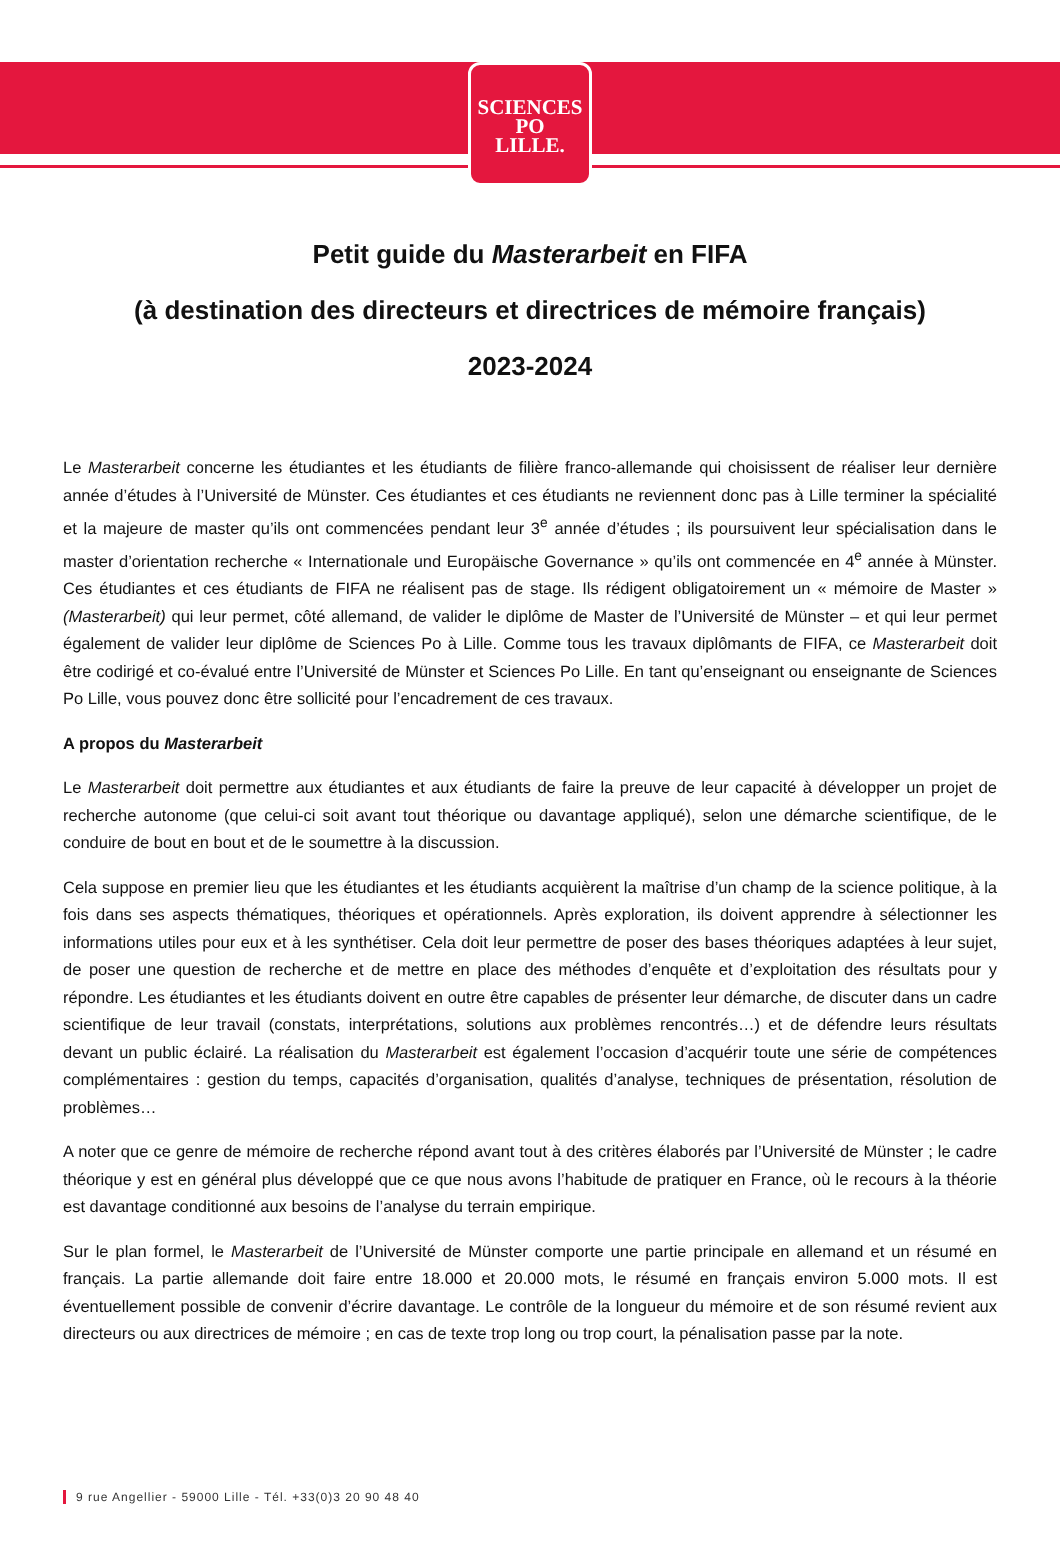SCIENCES
PO
LILLE.
Petit guide du Masterarbeit en FIFA
(à destination des directeurs et directrices de mémoire français)
2023-2024
Le Masterarbeit concerne les étudiantes et les étudiants de filière franco-allemande qui choisissent de réaliser leur dernière année d’études à l’Université de Münster. Ces étudiantes et ces étudiants ne reviennent donc pas à Lille terminer la spécialité et la majeure de master qu’ils ont commencées pendant leur 3<sup>e</sup> année d’études ; ils poursuivent leur spécialisation dans le master d’orientation recherche « Internationale und Europäische Governance » qu’ils ont commencée en 4<sup>e</sup> année à Münster. Ces étudiantes et ces étudiants de FIFA ne réalisent pas de stage. Ils rédigent obligatoirement un « mémoire de Master » (Masterarbeit) qui leur permet, côté allemand, de valider le diplôme de Master de l’Université de Münster – et qui leur permet également de valider leur diplôme de Sciences Po à Lille. Comme tous les travaux diplômants de FIFA, ce Masterarbeit doit être codirigé et co-évalué entre l’Université de Münster et Sciences Po Lille. En tant qu’enseignant ou enseignante de Sciences Po Lille, vous pouvez donc être sollicité pour l’encadrement de ces travaux.
A propos du Masterarbeit
Le Masterarbeit doit permettre aux étudiantes et aux étudiants de faire la preuve de leur capacité à développer un projet de recherche autonome (que celui-ci soit avant tout théorique ou davantage appliqué), selon une démarche scientifique, de le conduire de bout en bout et de le soumettre à la discussion.
Cela suppose en premier lieu que les étudiantes et les étudiants acquièrent la maîtrise d’un champ de la science politique, à la fois dans ses aspects thématiques, théoriques et opérationnels. Après exploration, ils doivent apprendre à sélectionner les informations utiles pour eux et à les synthétiser. Cela doit leur permettre de poser des bases théoriques adaptées à leur sujet, de poser une question de recherche et de mettre en place des méthodes d’enquête et d’exploitation des résultats pour y répondre. Les étudiantes et les étudiants doivent en outre être capables de présenter leur démarche, de discuter dans un cadre scientifique de leur travail (constats, interprétations, solutions aux problèmes rencontrés…) et de défendre leurs résultats devant un public éclairé. La réalisation du Masterarbeit est également l’occasion d’acquérir toute une série de compétences complémentaires : gestion du temps, capacités d’organisation, qualités d’analyse, techniques de présentation, résolution de problèmes…
A noter que ce genre de mémoire de recherche répond avant tout à des critères élaborés par l’Université de Münster ; le cadre théorique y est en général plus développé que ce que nous avons l’habitude de pratiquer en France, où le recours à la théorie est davantage conditionné aux besoins de l’analyse du terrain empirique.
Sur le plan formel, le Masterarbeit de l’Université de Münster comporte une partie principale en allemand et un résumé en français. La partie allemande doit faire entre 18.000 et 20.000 mots, le résumé en français environ 5.000 mots. Il est éventuellement possible de convenir d’écrire davantage. Le contrôle de la longueur du mémoire et de son résumé revient aux directeurs ou aux directrices de mémoire ; en cas de texte trop long ou trop court, la pénalisation passe par la note.
9 rue Angellier - 59000 Lille - Tél. +33(0)3 20 90 48 40